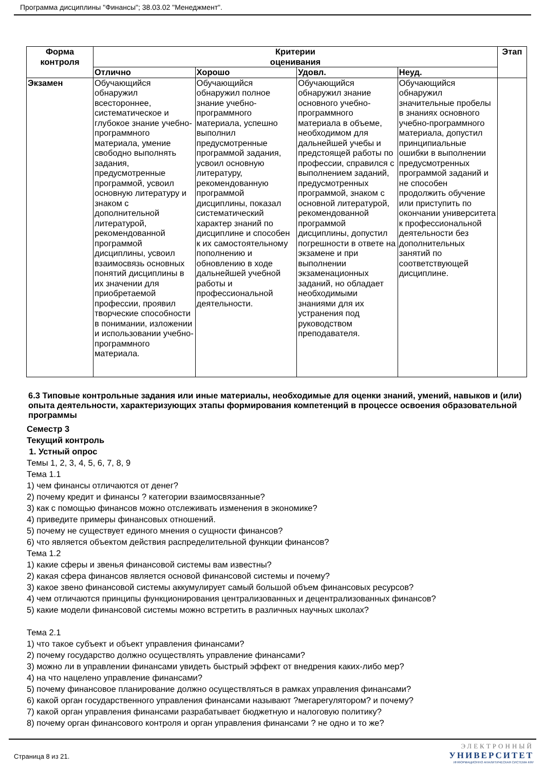Программа дисциплины "Финансы"; 38.03.02 "Менеджмент".
| Форма контроля | Критерии оценивания | | | | Этап |
| --- | --- | --- | --- | --- | --- |
| | Отлично | Хорошо | Удовл. | Неуд. | |
| Экзамен | Обучающийся обнаружил всестороннее, систематическое и глубокое знание учебно-программного материала, умение свободно выполнять задания, предусмотренные программой, усвоил основную литературу и знаком с дополнительной литературой, рекомендованной программой дисциплины, усвоил взаимосвязь основных понятий дисциплины в их значении для приобретаемой профессии, проявил творческие способности в понимании, изложении и использовании учебно-программного материала. | Обучающийся обнаружил полное знание учебно-программного материала, успешно выполнил предусмотренные программой задания, усвоил основную литературу, рекомендованную программой дисциплины, показал систематический характер знаний по дисциплине и способен к их самостоятельному пополнению и обновлению в ходе дальнейшей учебной работы и профессиональной деятельности. | Обучающийся обнаружил знание основного учебно-программного материала в объеме, необходимом для дальнейшей учебы и предстоящей работы по профессии, справился с выполнением заданий, предусмотренных программой, знаком с основной литературой, рекомендованной программой дисциплины, допустил погрешности в ответе на экзамене и при выполнении экзаменационных заданий, но обладает необходимыми знаниями для их устранения под руководством преподавателя. | Обучающийся обнаружил значительные пробелы в знаниях основного учебно-программного материала, допустил принципиальные ошибки в выполнении предусмотренных программой заданий и не способен продолжить обучение или приступить по окончании университета к профессиональной деятельности без дополнительных занятий по соответствующей дисциплине. | |
6.3 Типовые контрольные задания или иные материалы, необходимые для оценки знаний, умений, навыков и (или) опыта деятельности, характеризующих этапы формирования компетенций в процессе освоения образовательной программы
Семестр 3
Текущий контроль
1. Устный опрос
Темы 1, 2, 3, 4, 5, 6, 7, 8, 9
Тема 1.1
1) чем финансы отличаются от денег?
2) почему кредит и финансы ? категории взаимосвязанные?
3) как с помощью финансов можно отслеживать изменения в экономике?
4) приведите примеры финансовых отношений.
5) почему не существует единого мнения о сущности финансов?
6) что является объектом действия распределительной функции финансов?
Тема 1.2
1) какие сферы и звенья финансовой системы вам известны?
2) какая сфера финансов является основой финансовой системы и почему?
3) какое звено финансовой системы аккумулирует самый большой объем финансовых ресурсов?
4) чем отличаются принципы функционирования централизованных и децентрализованных финансов?
5) какие модели финансовой системы можно встретить в различных научных школах?
Тема 2.1
1) что такое субъект и объект управления финансами?
2) почему государство должно осуществлять управление финансами?
3) можно ли в управлении финансами увидеть быстрый эффект от внедрения каких-либо мер?
4) на что нацелено управление финансами?
5) почему финансовое планирование должно осуществляться в рамках управления финансами?
6) какой орган государственного управления финансами называют ?мегарегулятором? и почему?
7) какой орган управления финансами разрабатывает бюджетную и налоговую политику?
8) почему орган финансового контроля и орган управления финансами ? не одно и то же?
Страница 8 из 21.
ЭЛЕКТРОННЫЙ
УНИВЕРСИТЕТ
ИНФОРМАЦИОННО АНАЛИТИЧЕСКАЯ СИСТЕМА КФУ